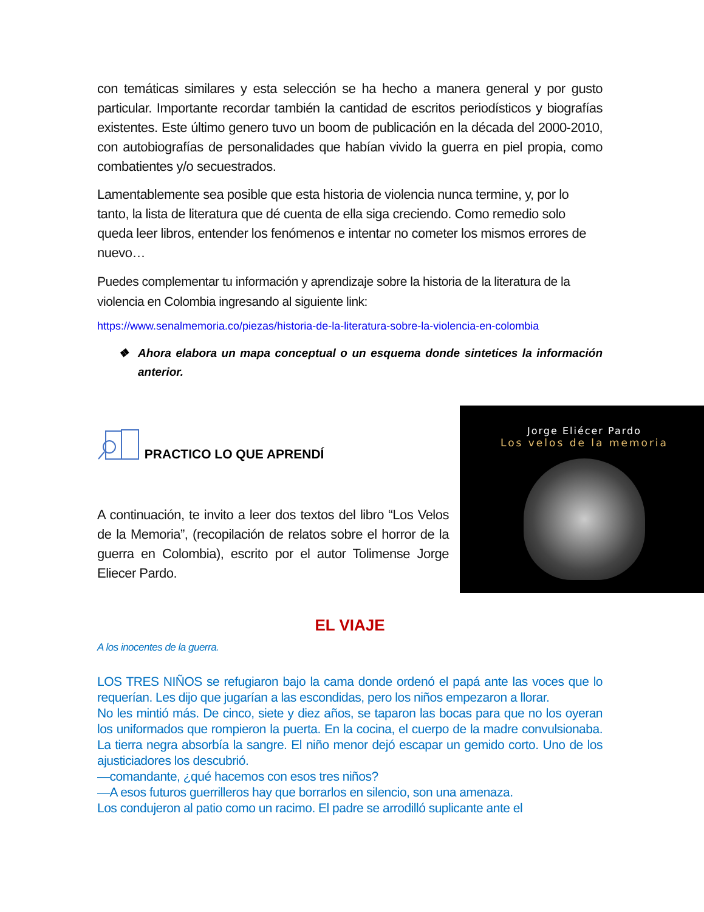con temáticas similares y esta selección se ha hecho a manera general y por gusto particular. Importante recordar también la cantidad de escritos periodísticos y biografías existentes. Este último genero tuvo un boom de publicación en la década del 2000-2010, con autobiografías de personalidades que habían vivido la guerra en piel propia, como combatientes y/o secuestrados.
Lamentablemente sea posible que esta historia de violencia nunca termine, y, por lo tanto, la lista de literatura que dé cuenta de ella siga creciendo. Como remedio solo queda leer libros, entender los fenómenos e intentar no cometer los mismos errores de nuevo…
Puedes complementar tu información y aprendizaje sobre la historia de la literatura de la violencia en Colombia ingresando al siguiente link:
https://www.senalmemoria.co/piezas/historia-de-la-literatura-sobre-la-violencia-en-colombia
❖ Ahora elabora un mapa conceptual o un esquema donde sintetices la información anterior.
PRACTICO LO QUE APRENDÍ
A continuación, te invito a leer dos textos del libro “Los Velos de la Memoria”, (recopilación de relatos sobre el horror de la guerra en Colombia), escrito por el autor Tolimense Jorge Eliecer Pardo.
Jorge Eliécer Pardo
Los velos de la memoria
EL VIAJE
A los inocentes de la guerra.
LOS TRES NIÑOS se refugiaron bajo la cama donde ordenó el papá ante las voces que lo requerían. Les dijo que jugarían a las escondidas, pero los niños empezaron a llorar.
No les mintió más. De cinco, siete y diez años, se taparon las bocas para que no los oyeran los uniformados que rompieron la puerta. En la cocina, el cuerpo de la madre convulsionaba. La tierra negra absorbía la sangre. El niño menor dejó escapar un gemido corto. Uno de los ajusticiadores los descubrió.
—comandante, ¿qué hacemos con esos tres niños?
—A esos futuros guerrilleros hay que borrarlos en silencio, son una amenaza.
Los condujeron al patio como un racimo. El padre se arrodilló suplicante ante el